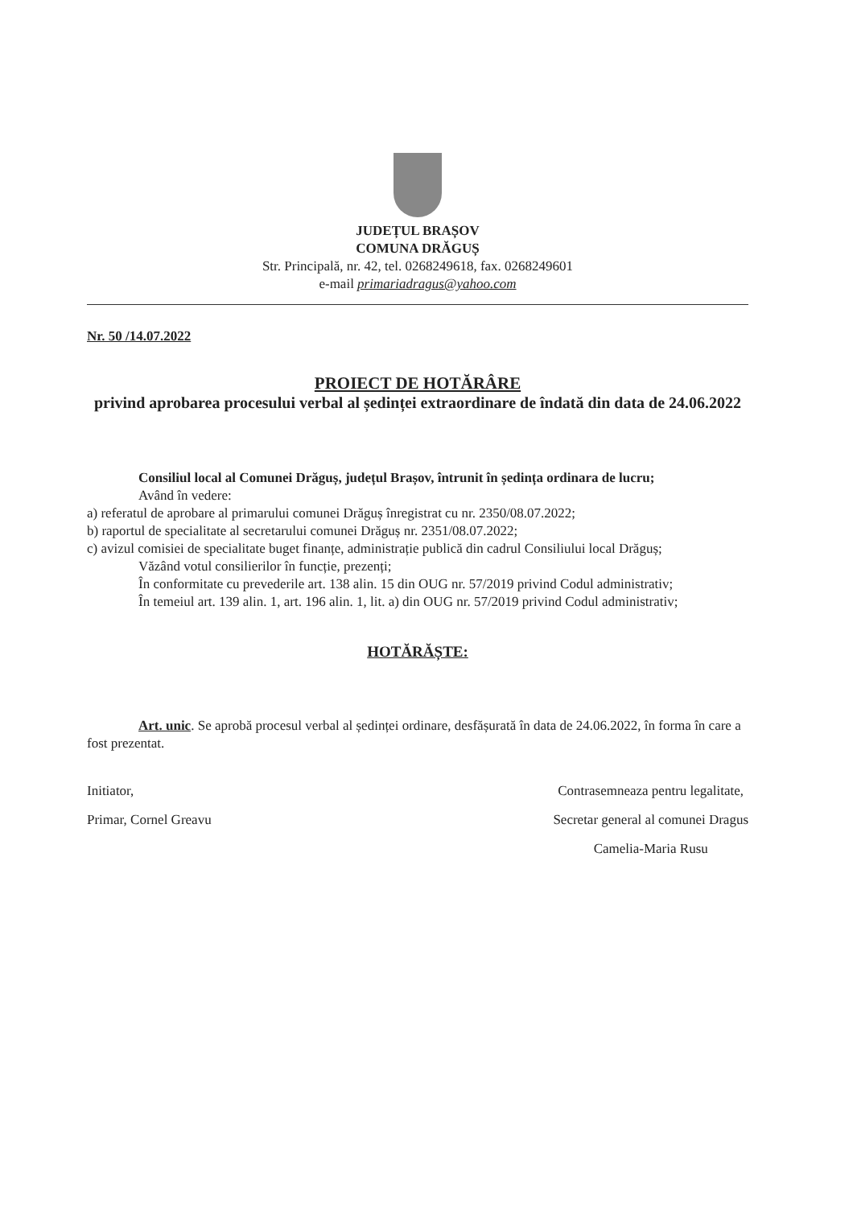JUDEȚUL BRAȘOV
COMUNA DRĂGUȘ
Str. Principală, nr. 42, tel. 0268249618, fax. 0268249601
e-mail primariadragus@yahoo.com
Nr. 50 /14.07.2022
PROIECT DE HOTĂRÂRE
privind aprobarea procesului verbal al ședinței extraordinare de îndată din data de 24.06.2022
Consiliul local al Comunei Drăguș, județul Brașov, întrunit în ședința ordinara de lucru;
Având în vedere:
a) referatul de aprobare al primarului comunei Drăguș înregistrat cu nr. 2350/08.07.2022;
b) raportul de specialitate al secretarului comunei Drăguș nr. 2351/08.07.2022;
c) avizul comisiei de specialitate buget finanțe, administrație publică din cadrul Consiliului local Drăguș;
Văzând votul consilierilor în funcție, prezenți;
În conformitate cu prevederile art. 138 alin. 15 din OUG nr. 57/2019 privind Codul administrativ;
În temeiul art. 139 alin. 1, art. 196 alin. 1, lit. a) din OUG nr. 57/2019 privind Codul administrativ;
HOTĂRĂȘTE:
Art. unic. Se aprobă procesul verbal al ședinței ordinare, desfășurată în data de 24.06.2022, în forma în care a fost prezentat.
Initiator,
Primar, Cornel Greavu
Contrasemneaza pentru legalitate,
Secretar general al comunei Dragus
Camelia-Maria Rusu